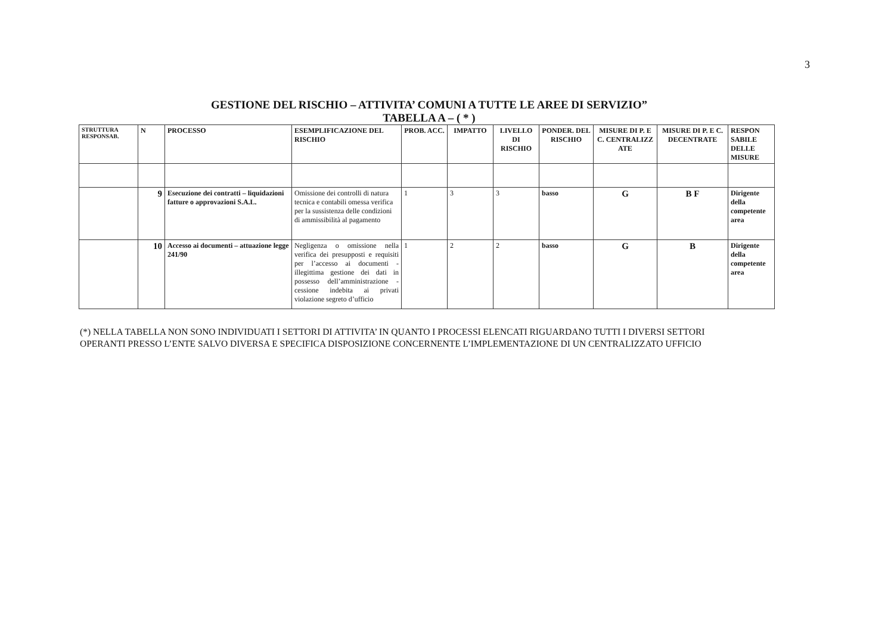3
GESTIONE DEL RISCHIO – ATTIVITA’ COMUNI A TUTTE LE AREE DI SERVIZIO”
TABELLA A – ( * )
| STRUTTURA RESPONSAB. | N | PROCESSO | ESEMPLIFICAZIONE DEL RISCHIO | PROB. ACC. | IMPATTO | LIVELLO DI RISCHIO | PONDER. DEL RISCHIO | MISURE DI P. E C. CENTRALIZZ ATE | MISURE DI P. E C. DECENTRATE | RESPON SABILE DELLE MISURE |
| --- | --- | --- | --- | --- | --- | --- | --- | --- | --- | --- |
| | 9 | Esecuzione dei contratti – liquidazioni fatture o approvazioni S.A.L. | Omissione dei controlli di natura tecnica e contabili omessa verifica per la sussistenza delle condizioni di ammissibilità al pagamento | 1 | 3 | 3 | basso | G | B F | Dirigente della competente area |
| | 10 | Accesso ai documenti – attuazione legge 241/90 | Negligenza o omissione nella verifica dei presupposti e requisiti per l’accesso ai documenti - illegittima gestione dei dati in possesso dell’amministrazione - cessione indebita ai privati violazione segreto d’ufficio | 1 | 2 | 2 | basso | G | B | Dirigente della competente area |
(*) NELLA TABELLA NON SONO INDIVIDUATI I SETTORI DI ATTIVITA’ IN QUANTO I PROCESSI ELENCATI RIGUARDANO TUTTI I DIVERSI SETTORI
OPERANTI PRESSO L’ENTE SALVO DIVERSA E SPECIFICA DISPOSIZIONE CONCERNENTE L’IMPLEMENTAZIONE DI UN CENTRALIZZATO UFFICIO